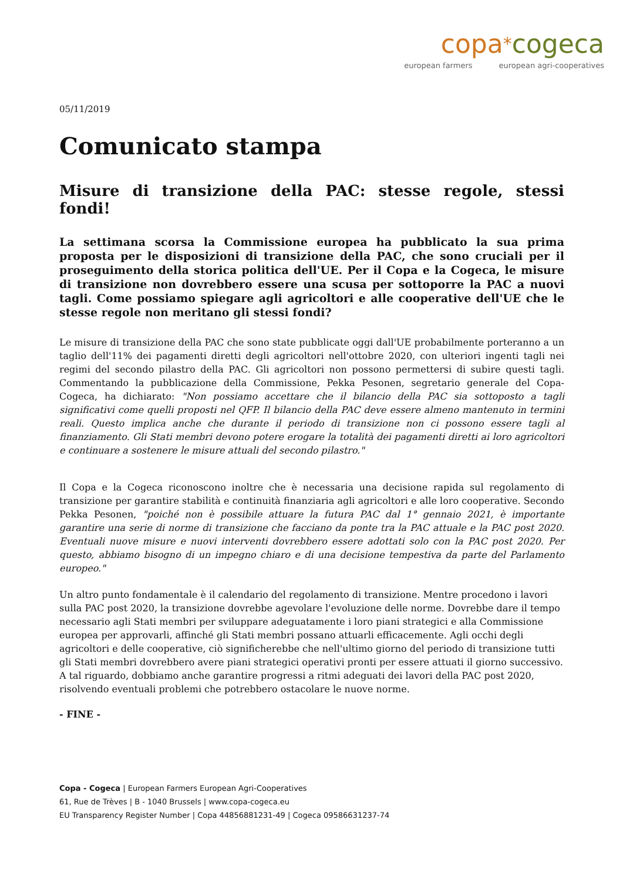copa*cogeca
european farmers european agri-cooperatives
05/11/2019
Comunicato stampa
Misure di transizione della PAC: stesse regole, stessi fondi!
La settimana scorsa la Commissione europea ha pubblicato la sua prima proposta per le disposizioni di transizione della PAC, che sono cruciali per il proseguimento della storica politica dell'UE. Per il Copa e la Cogeca, le misure di transizione non dovrebbero essere una scusa per sottoporre la PAC a nuovi tagli. Come possiamo spiegare agli agricoltori e alle cooperative dell'UE che le stesse regole non meritano gli stessi fondi?
Le misure di transizione della PAC che sono state pubblicate oggi dall'UE probabilmente porteranno a un taglio dell'11% dei pagamenti diretti degli agricoltori nell'ottobre 2020, con ulteriori ingenti tagli nei regimi del secondo pilastro della PAC. Gli agricoltori non possono permettersi di subire questi tagli. Commentando la pubblicazione della Commissione, Pekka Pesonen, segretario generale del Copa-Cogeca, ha dichiarato: "Non possiamo accettare che il bilancio della PAC sia sottoposto a tagli significativi come quelli proposti nel QFP. Il bilancio della PAC deve essere almeno mantenuto in termini reali. Questo implica anche che durante il periodo di transizione non ci possono essere tagli al finanziamento. Gli Stati membri devono potere erogare la totalità dei pagamenti diretti ai loro agricoltori e continuare a sostenere le misure attuali del secondo pilastro."
Il Copa e la Cogeca riconoscono inoltre che è necessaria una decisione rapida sul regolamento di transizione per garantire stabilità e continuità finanziaria agli agricoltori e alle loro cooperative. Secondo Pekka Pesonen, "poiché non è possibile attuare la futura PAC dal 1° gennaio 2021, è importante garantire una serie di norme di transizione che facciano da ponte tra la PAC attuale e la PAC post 2020. Eventuali nuove misure e nuovi interventi dovrebbero essere adottati solo con la PAC post 2020. Per questo, abbiamo bisogno di un impegno chiaro e di una decisione tempestiva da parte del Parlamento europeo."
Un altro punto fondamentale è il calendario del regolamento di transizione. Mentre procedono i lavori sulla PAC post 2020, la transizione dovrebbe agevolare l'evoluzione delle norme. Dovrebbe dare il tempo necessario agli Stati membri per sviluppare adeguatamente i loro piani strategici e alla Commissione europea per approvarli, affinché gli Stati membri possano attuarli efficacemente. Agli occhi degli agricoltori e delle cooperative, ciò significherebbe che nell'ultimo giorno del periodo di transizione tutti gli Stati membri dovrebbero avere piani strategici operativi pronti per essere attuati il giorno successivo. A tal riguardo, dobbiamo anche garantire progressi a ritmi adeguati dei lavori della PAC post 2020, risolvendo eventuali problemi che potrebbero ostacolare le nuove norme.
- FINE -
Copa - Cogeca | European Farmers European Agri-Cooperatives
61, Rue de Trèves | B - 1040 Brussels | www.copa-cogeca.eu
EU Transparency Register Number | Copa 44856881231-49 | Cogeca 09586631237-74